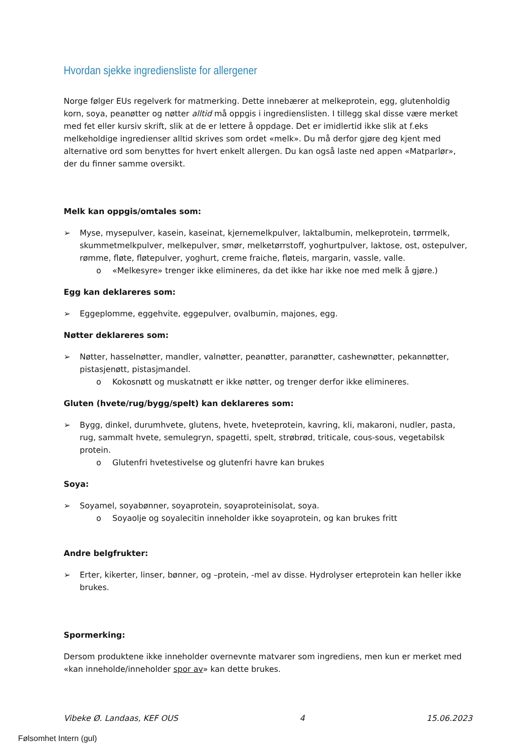Hvordan sjekke ingrediensliste for allergener
Norge følger EUs regelverk for matmerking. Dette innebærer at melkeprotein, egg, glutenholdig korn, soya, peanøtter og nøtter alltid må oppgis i ingredienslisten. I tillegg skal disse være merket med fet eller kursiv skrift, slik at de er lettere å oppdage. Det er imidlertid ikke slik at f.eks melkeholdige ingredienser alltid skrives som ordet «melk». Du må derfor gjøre deg kjent med alternative ord som benyttes for hvert enkelt allergen. Du kan også laste ned appen «Matparlør», der du finner samme oversikt.
Melk kan oppgis/omtales som:
➢ Myse, mysepulver, kasein, kaseinat, kjernemelkpulver, laktalbumin, melkeprotein, tørrmelk, skummetmelkpulver, melkepulver, smør, melketørrstoff, yoghurtpulver, laktose, ost, ostepulver, rømme, fløte, fløtepulver, yoghurt, creme fraiche, fløteis, margarin, vassle, valle.
o «Melkesyre» trenger ikke elimineres, da det ikke har ikke noe med melk å gjøre.)
Egg kan deklareres som:
➢ Eggeplomme, eggehvite, eggepulver, ovalbumin, majones, egg.
Nøtter deklareres som:
➢ Nøtter, hasselnøtter, mandler, valnøtter, peanøtter, paranøtter, cashewnøtter, pekannøtter, pistasjenøtt, pistasjmandel.
o Kokosnøtt og muskatnøtt er ikke nøtter, og trenger derfor ikke elimineres.
Gluten (hvete/rug/bygg/spelt) kan deklareres som:
➢ Bygg, dinkel, durumhvete, glutens, hvete, hveteprotein, kavring, kli, makaroni, nudler, pasta, rug, sammalt hvete, semulegryn, spagetti, spelt, strøbrød, triticale, cous-sous, vegetabilsk protein.
o Glutenfri hvetestivelse og glutenfri havre kan brukes
Soya:
➢ Soyamel, soyabønner, soyaprotein, soyaproteinisolat, soya.
o Soyaolje og soyalecitin inneholder ikke soyaprotein, og kan brukes fritt
Andre belgfrukter:
➢ Erter, kikerter, linser, bønner, og –protein, -mel av disse. Hydrolyser erteprotein kan heller ikke brukes.
Spormerking:
Dersom produktene ikke inneholder overnevnte matvarer som ingrediens, men kun er merket med «kan inneholde/inneholder spor av» kan dette brukes.
Vibeke Ø. Landaas, KEF OUS 4 15.06.2023
Følsomhet Intern (gul)